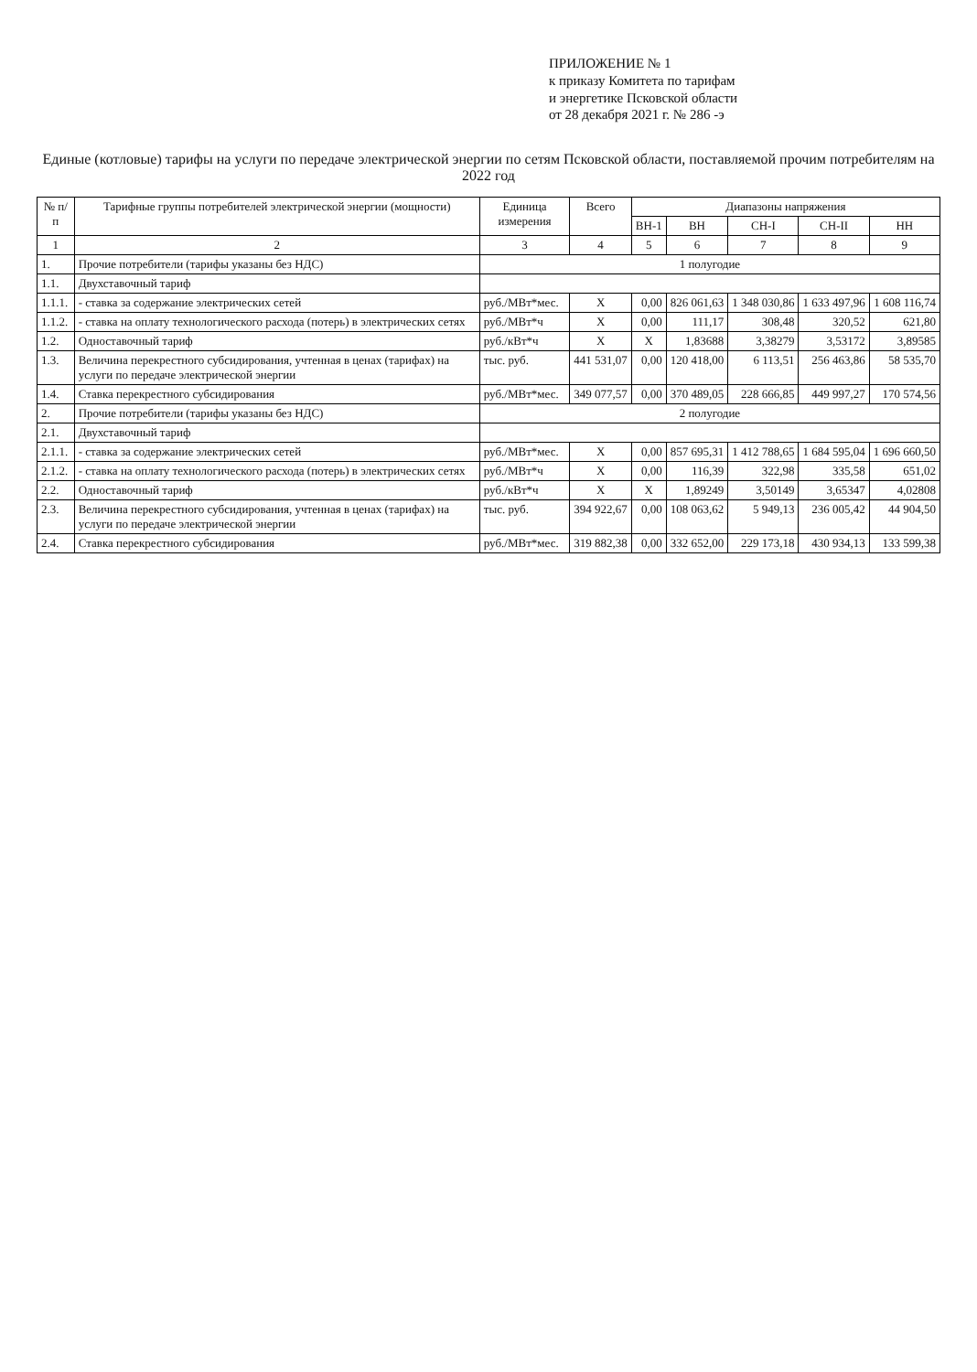ПРИЛОЖЕНИЕ № 1
к приказу Комитета по тарифам
и энергетике Псковской области
от 28 декабря 2021 г. № 286 -э
Единые (котловые) тарифы на услуги по передаче электрической энергии по сетям Псковской области, поставляемой прочим потребителям на 2022 год
| № п/п | Тарифные группы потребителей электрической энергии (мощности) | Единица измерения | Всего | Диапазоны напряжения | | | | |
| --- | --- | --- | --- | --- | --- | --- | --- | --- |
| | | | | ВН-1 | ВН | СН-I | СН-II | НН |
| 1 | 2 | 3 | 4 | 5 | 6 | 7 | 8 | 9 |
| 1. | Прочие потребители (тарифы указаны без НДС) | 1 полугодие | | | | | | |
| 1.1. | Двухставочный тариф | | | | | | | |
| 1.1.1. | - ставка за содержание электрических сетей | руб./МВт*мес. | X | 0,00 | 826 061,63 | 1 348 030,86 | 1 633 497,96 | 1 608 116,74 |
| 1.1.2. | - ставка на оплату технологического расхода (потерь) в электрических сетях | руб./МВт*ч | X | 0,00 | 111,17 | 308,48 | 320,52 | 621,80 |
| 1.2. | Одноставочный тариф | руб./кВт*ч | X | X | 1,83688 | 3,38279 | 3,53172 | 3,89585 |
| 1.3. | Величина перекрестного субсидирования, учтенная в ценах (тарифах) на услуги по передаче электрической энергии | тыс. руб. | 441 531,07 | 0,00 | 120 418,00 | 6 113,51 | 256 463,86 | 58 535,70 |
| 1.4. | Ставка перекрестного субсидирования | руб./МВт*мес. | 349 077,57 | 0,00 | 370 489,05 | 228 666,85 | 449 997,27 | 170 574,56 |
| 2. | Прочие потребители (тарифы указаны без НДС) | 2 полугодие | | | | | | |
| 2.1. | Двухставочный тариф | | | | | | | |
| 2.1.1. | - ставка за содержание электрических сетей | руб./МВт*мес. | X | 0,00 | 857 695,31 | 1 412 788,65 | 1 684 595,04 | 1 696 660,50 |
| 2.1.2. | - ставка на оплату технологического расхода (потерь) в электрических сетях | руб./МВт*ч | X | 0,00 | 116,39 | 322,98 | 335,58 | 651,02 |
| 2.2. | Одноставочный тариф | руб./кВт*ч | X | X | 1,89249 | 3,50149 | 3,65347 | 4,02808 |
| 2.3. | Величина перекрестного субсидирования, учтенная в ценах (тарифах) на услуги по передаче электрической энергии | тыс. руб. | 394 922,67 | 0,00 | 108 063,62 | 5 949,13 | 236 005,42 | 44 904,50 |
| 2.4. | Ставка перекрестного субсидирования | руб./МВт*мес. | 319 882,38 | 0,00 | 332 652,00 | 229 173,18 | 430 934,13 | 133 599,38 |